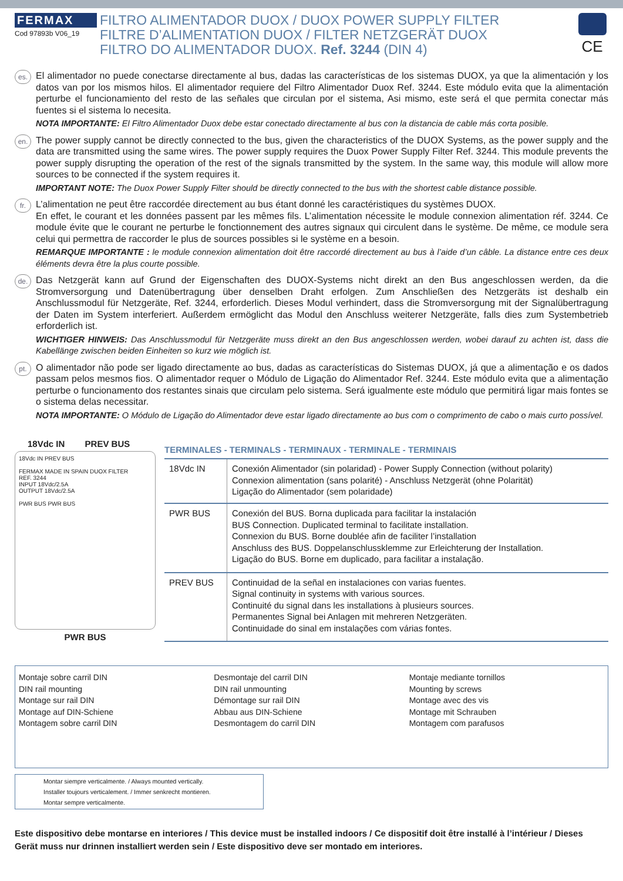FERMAX
Cod 97893b V06_19
FILTRO ALIMENTADOR DUOX / DUOX POWER SUPPLY FILTER
FILTRE D’ALIMENTATION DUOX / FILTER NETZGERÄT DUOX
FILTRO DO ALIMENTADOR DUOX. Ref. 3244 (DIN 4)
CE
es.
El alimentador no puede conectarse directamente al bus, dadas las características de los sistemas DUOX, ya que la alimentación y los datos van por los mismos hilos. El alimentador requiere del Filtro Alimentador Duox Ref. 3244. Este módulo evita que la alimentación perturbe el funcionamiento del resto de las señales que circulan por el sistema, Asi mismo, este será el que permita conectar más fuentes si el sistema lo necesita.
NOTA IMPORTANTE: El Filtro Alimentador Duox debe estar conectado directamente al bus con la distancia de cable más corta posible.
en.
The power supply cannot be directly connected to the bus, given the characteristics of the DUOX Systems, as the power supply and the data are transmitted using the same wires. The power supply requires the Duox Power Supply Filter Ref. 3244. This module prevents the power supply disrupting the operation of the rest of the signals transmitted by the system. In the same way, this module will allow more sources to be connected if the system requires it.
IMPORTANT NOTE: The Duox Power Supply Filter should be directly connected to the bus with the shortest cable distance possible.
fr.
L’alimentation ne peut être raccordée directement au bus étant donné les caractéristiques du systèmes DUOX.
En effet, le courant et les données passent par les mêmes fils. L’alimentation nécessite le module connexion alimentation réf. 3244. Ce module évite que le courant ne perturbe le fonctionnement des autres signaux qui circulent dans le système. De même, ce module sera celui qui permettra de raccorder le plus de sources possibles si le système en a besoin.
REMARQUE IMPORTANTE : le module connexion alimentation doit être raccordé directement au bus à l’aide d’un câble. La distance entre ces deux éléments devra être la plus courte possible.
de.
Das Netzgerät kann auf Grund der Eigenschaften des DUOX-Systems nicht direkt an den Bus angeschlossen werden, da die Stromversorgung und Datenübertragung über denselben Draht erfolgen. Zum Anschließen des Netzgeräts ist deshalb ein Anschlussmodul für Netzgeräte, Ref. 3244, erforderlich. Dieses Modul verhindert, dass die Stromversorgung mit der Signalübertragung der Daten im System interferiert. Außerdem ermöglicht das Modul den Anschluss weiterer Netzgeräte, falls dies zum Systembetrieb erforderlich ist.
WICHTIGER HINWEIS: Das Anschlussmodul für Netzgeräte muss direkt an den Bus angeschlossen werden, wobei darauf zu achten ist, dass die Kabellänge zwischen beiden Einheiten so kurz wie möglich ist.
pt.
O alimentador não pode ser ligado directamente ao bus, dadas as características do Sistemas DUOX, já que a alimentação e os dados passam pelos mesmos fios. O alimentador requer o Módulo de Ligação do Alimentador Ref. 3244. Este módulo evita que a alimentação perturbe o funcionamento dos restantes sinais que circulam pelo sistema. Será igualmente este módulo que permitirá ligar mais fontes se o sistema delas necessitar.
NOTA IMPORTANTE: O Módulo de Ligação do Alimentador deve estar ligado directamente ao bus com o comprimento de cabo o mais curto possível.
18Vdc IN PREV BUS
18Vdc IN PREV BUS
FERMAX MADE IN SPAIN DUOX FILTER
REF. 3244
INPUT 18Vdc/2.5A
OUTPUT 18Vdc/2.5A
PWR BUS PWR BUS
PWR BUS
TERMINALES - TERMINALS - TERMINAUX - TERMINALE - TERMINAIS
| 18Vdc IN | Conexión Alimentador (sin polaridad) - Power Supply Connection (without polarity) Connexion alimentation (sans polarité) - Anschluss Netzgerät (ohne Polarität) Ligação do Alimentador (sem polaridade) |
| PWR BUS | Conexión del BUS. Borna duplicada para facilitar la instalación BUS Connection. Duplicated terminal to facilitate installation. Connexion du BUS. Borne doublée afin de faciliter l’installation Anschluss des BUS. Doppelanschlussklemme zur Erleichterung der Installation. Ligação do BUS. Borne em duplicado, para facilitar a instalação. |
| PREV BUS | Continuidad de la señal en instalaciones con varias fuentes. Signal continuity in systems with various sources. Continuité du signal dans les installations à plusieurs sources. Permanentes Signal bei Anlagen mit mehreren Netzgeräten. Continuidade do sinal em instalações com várias fontes. |
Montaje sobre carril DIN
DIN rail mounting
Montage sur rail DIN
Montage auf DIN-Schiene
Montagem sobre carril DIN
Desmontaje del carril DIN
DIN rail unmounting
Démontage sur rail DIN
Abbau aus DIN-Schiene
Desmontagem do carril DIN
Montaje mediante tornillos
Mounting by screws
Montage avec des vis
Montage mit Schrauben
Montagem com parafusos
Montar siempre verticalmente. / Always mounted vertically.
Installer toujours verticalement. / Immer senkrecht montieren.
Montar sempre verticalmente.
Este dispositivo debe montarse en interiores / This device must be installed indoors / Ce dispositif doit être installé à l’intérieur / Dieses Gerät muss nur drinnen installiert werden sein / Este dispositivo deve ser montado em interiores.